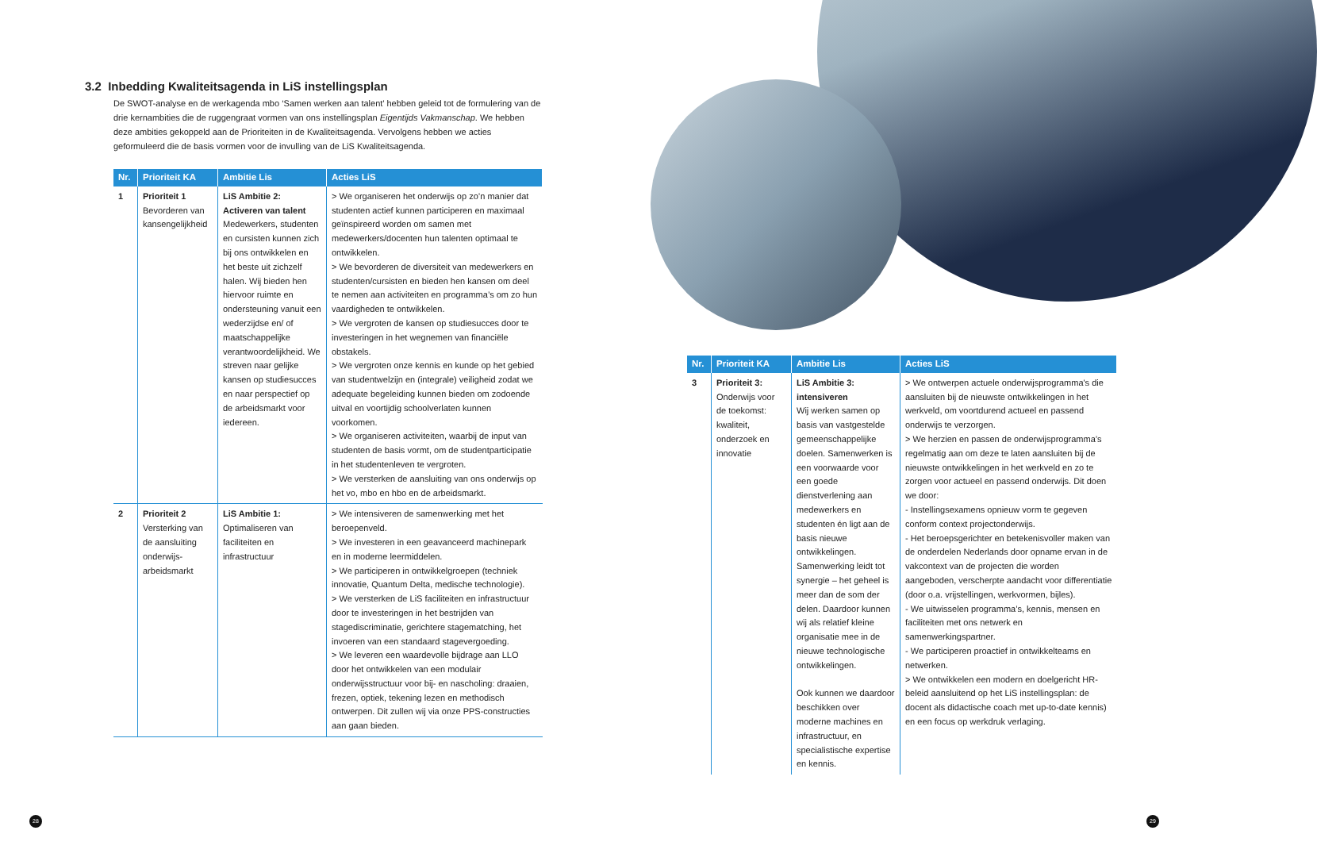3.2 Inbedding Kwaliteitsagenda in LiS instellingsplan
De SWOT-analyse en de werkagenda mbo ‘Samen werken aan talent’ hebben geleid tot de formulering van de drie kernambities die de ruggengraat vormen van ons instellingsplan Eigentijds Vakmanschap. We hebben deze ambities gekoppeld aan de Prioriteiten in de Kwaliteitsagenda. Vervolgens hebben we acties geformuleerd die de basis vormen voor de invulling van de LiS Kwaliteitsagenda.
| Nr. | Prioriteit KA | Ambitie Lis | Acties LiS |
| --- | --- | --- | --- |
| 1 | Prioriteit 1 Bevorderen van kansengelijkheid | LiS Ambitie 2: Activeren van talent Medewerkers, studenten en cursisten kunnen zich bij ons ontwikkelen en het beste uit zichzelf halen. Wij bieden hen hiervoor ruimte en ondersteuning vanuit een wederzijdse en/ of maatschappelijke verantwoordelijkheid. We streven naar gelijke kansen op studiesucces en naar perspectief op de arbeidsmarkt voor iedereen. | > We organiseren het onderwijs op zo’n manier dat studenten actief kunnen participeren en maximaal geïnspireerd worden om samen met medewerkers/docenten hun talenten optimaal te ontwikkelen. > We bevorderen de diversiteit van medewerkers en studenten/cursisten en bieden hen kansen om deel te nemen aan activiteiten en programma’s om zo hun vaardigheden te ontwikkelen. > We vergroten de kansen op studiesucces door te investeringen in het wegnemen van financiële obstakels. > We vergroten onze kennis en kunde op het gebied van studentwelzijn en (integrale) veiligheid zodat we adequate begeleiding kunnen bieden om zodoende uitval en voortijdig schoolverlaten kunnen voorkomen. > We organiseren activiteiten, waarbij de input van studenten de basis vormt, om de studentparticipatie in het studentenleven te vergroten. > We versterken de aansluiting van ons onderwijs op het vo, mbo en hbo en de arbeidsmarkt. |
| 2 | Prioriteit 2 Versterking van de aansluiting onderwijs-arbeidsmarkt | LiS Ambitie 1: Optimaliseren van faciliteiten en infrastructuur | > We intensiveren de samenwerking met het beroepenveld. > We investeren in een geavanceerd machinepark en in moderne leermiddelen. > We participeren in ontwikkelgroepen (techniek innovatie, Quantum Delta, medische technologie). > We versterken de LiS faciliteiten en infrastructuur door te investeringen in het bestrijden van stagediscriminatie, gerichtere stagematching, het invoeren van een standaard stagevergoeding. > We leveren een waardevolle bijdrage aan LLO door het ontwikkelen van een modulair onderwijsstructuur voor bij- en nascholing: draaien, frezen, optiek, tekening lezen en methodisch ontwerpen. Dit zullen wij via onze PPS-constructies aan gaan bieden. |
| Nr. | Prioriteit KA | Ambitie Lis | Acties LiS |
| --- | --- | --- | --- |
| 3 | Prioriteit 3: Onderwijs voor de toekomst: kwaliteit, onderzoek en innovatie | LiS Ambitie 3: intensiveren Wij werken samen op basis van vastgestelde gemeenschappelijke doelen. Samenwerken is een voorwaarde voor een goede dienstverlening aan medewerkers en studenten én ligt aan de basis nieuwe ontwikkelingen. Samenwerking leidt tot synergie – het geheel is meer dan de som der delen. Daardoor kunnen wij als relatief kleine organisatie mee in de nieuwe technologische ontwikkelingen. Ook kunnen we daardoor beschikken over moderne machines en infrastructuur, en specialistische expertise en kennis. | > We ontwerpen actuele onderwijsprogramma's die aansluiten bij de nieuwste ontwikkelingen in het werkveld, om voortdurend actueel en passend onderwijs te verzorgen. > We herzien en passen de onderwijsprogramma’s regelmatig aan om deze te laten aansluiten bij de nieuwste ontwikkelingen in het werkveld en zo te zorgen voor actueel en passend onderwijs. Dit doen we door: - Instellingsexamens opnieuw vorm te gegeven conform context projectonderwijs. - Het beroepsgerichter en betekenisvoller maken van de onderdelen Nederlands door opname ervan in de vakcontext van de projecten die worden aangeboden, verscherpte aandacht voor differentiatie (door o.a. vrijstellingen, werkvormen, bijles). - We uitwisselen programma’s, kennis, mensen en faciliteiten met ons netwerk en samenwerkingspartner. - We participeren proactief in ontwikkelteams en netwerken. > We ontwikkelen een modern en doelgericht HR-beleid aansluitend op het LiS instellingsplan: de docent als didactische coach met up-to-date kennis) en een focus op werkdruk verlaging. |
28 29